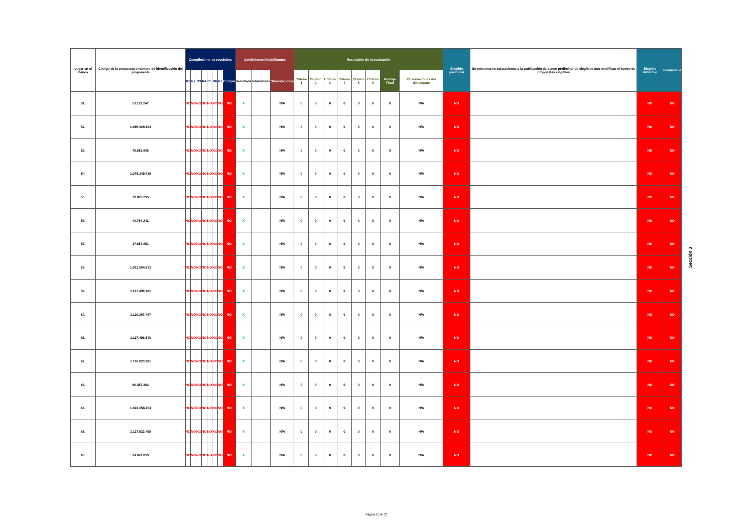| Lugar en el banco | Código de la propuesta o número de identificación del proponente | Cumplimiento de requisitos | | | | | | | | Condiciones inhabilitantes | | | Resultados de la evaluación | | | | | | | | Elegible preliminar | Se presentaron aclaraciones a la publicación de banco preliminar de elegibles que modifican el banco de propuestas elegibles | Elegible definitivo | Financiable |
| --- | --- | --- | --- | --- | --- | --- | --- | --- | --- | --- | --- | --- | --- | --- | --- | --- | --- | --- | --- | --- | --- | --- | --- | --- |
| | | R1 | R2 | R3 | R4 | R5 | R6 | R7 | Cumple | Habilitada | Inhabilitada | Observaciones | Criterio 1 | Criterio 2 | Criterio 3 | Criterio 4 | Criterio 5 | Criterio 6 | Puntaje Final | Observaciones del desempate | | | | |
| 51. | 53.122.247 | NO | NO | NO | NO | NO | NO | NO | NO | X | | N/A | 0 | 0 | 0 | 0 | 0 | 0 | 0 | N/A | NO | | NO | NO |
| 52. | 1.095.929.194 | NO | NO | NO | NO | NO | NO | NO | NO | X | | N/A | 0 | 0 | 0 | 0 | 0 | 0 | 0 | N/A | NO | | NO | NO |
| 53. | 79.653.906 | NO | NO | NO | NO | NO | NO | NO | NO | X | | N/A | 0 | 0 | 0 | 0 | 0 | 0 | 0 | N/A | NO | | NO | NO |
| 54. | 1.075.249.739 | NO | NO | NO | NO | NO | NO | NO | NO | X | | N/A | 0 | 0 | 0 | 0 | 0 | 0 | 0 | N/A | NO | | NO | NO |
| 55. | 79.873.235 | NO | NO | NO | NO | NO | NO | NO | NO | X | | N/A | 0 | 0 | 0 | 0 | 0 | 0 | 0 | N/A | NO | | NO | NO |
| 56. | 40.784.241 | NO | NO | NO | NO | NO | NO | NO | NO | X | | N/A | 0 | 0 | 0 | 0 | 0 | 0 | 0 | N/A | NO | | NO | NO |
| 57. | 17.657.851 | NO | NO | NO | NO | NO | NO | NO | NO | X | | N/A | 0 | 0 | 0 | 0 | 0 | 0 | 0 | N/A | NO | | NO | NO |
| 58. | 1.013.594.933 | NO | NO | NO | NO | NO | NO | NO | NO | X | | N/A | 0 | 0 | 0 | 0 | 0 | 0 | 0 | N/A | NO | | NO | NO |
| 59. | 1.117.499.101 | NO | NO | NO | NO | NO | NO | NO | NO | X | | N/A | 0 | 0 | 0 | 0 | 0 | 0 | 0 | N/A | NO | | NO | NO |
| 60. | 1.116.207.467 | NO | NO | NO | NO | NO | NO | NO | NO | X | | N/A | 0 | 0 | 0 | 0 | 0 | 0 | 0 | N/A | NO | | NO | NO |
| 61. | 1.117.496.540 | NO | NO | NO | NO | NO | NO | NO | NO | X | | N/A | 0 | 0 | 0 | 0 | 0 | 0 | 0 | N/A | NO | | NO | NO |
| 62. | 1.118.023.981 | NO | NO | NO | NO | NO | NO | NO | NO | X | | N/A | 0 | 0 | 0 | 0 | 0 | 0 | 0 | N/A | NO | | NO | NO |
| 63. | 96.357.362 | NO | NO | NO | NO | NO | NO | NO | NO | X | | N/A | 0 | 0 | 0 | 0 | 0 | 0 | 0 | N/A | NO | | NO | NO |
| 64. | 1.022.358.254 | NO | NO | NO | NO | NO | NO | NO | NO | X | | N/A | 0 | 0 | 0 | 0 | 0 | 0 | 0 | N/A | NO | | NO | NO |
| 65. | 1.117.523.459 | NO | NO | NO | NO | NO | NO | NO | NO | X | | N/A | 0 | 0 | 0 | 0 | 0 | 0 | 0 | N/A | NO | | NO | NO |
| 66. | 34.601.859 | NO | NO | NO | NO | NO | NO | NO | NO | X | | N/A | 0 | 0 | 0 | 0 | 0 | 0 | 0 | N/A | NO | | NO | NO |
Sección 3
Página 11 de 21